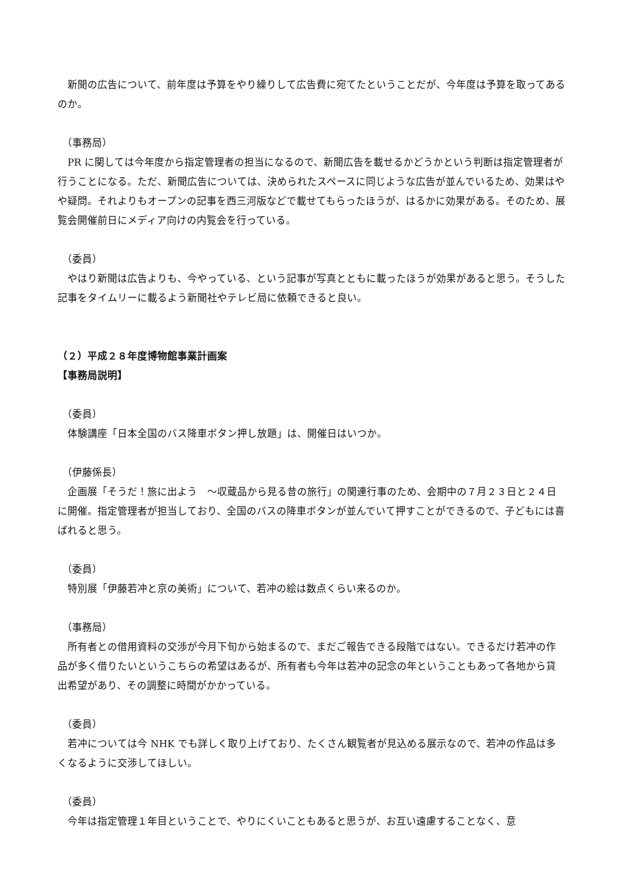新聞の広告について、前年度は予算をやり繰りして広告費に宛てたということだが、今年度は予算を取ってあるのか。
（事務局）
　PR に関しては今年度から指定管理者の担当になるので、新聞広告を載せるかどうかという判断は指定管理者が行うことになる。ただ、新聞広告については、決められたスペースに同じような広告が並んでいるため、効果はやや疑問。それよりもオープンの記事を西三河版などで載せてもらったほうが、はるかに効果がある。そのため、展覧会開催前日にメディア向けの内覧会を行っている。
（委員）
　やはり新聞は広告よりも、今やっている、という記事が写真とともに載ったほうが効果があると思う。そうした記事をタイムリーに載るよう新聞社やテレビ局に依頼できると良い。
（２）平成２８年度博物館事業計画案
【事務局説明】
（委員）
　体験講座「日本全国のバス降車ボタン押し放題」は、開催日はいつか。
（伊藤係長）
　企画展「そうだ！旅に出よう　～収蔵品から見る昔の旅行」の関連行事のため、会期中の７月２３日と２４日に開催。指定管理者が担当しており、全国のバスの降車ボタンが並んでいて押すことができるので、子どもには喜ばれると思う。
（委員）
　特別展「伊藤若冲と京の美術」について、若冲の絵は数点くらい来るのか。
（事務局）
　所有者との借用資料の交渉が今月下旬から始まるので、まだご報告できる段階ではない。できるだけ若冲の作品が多く借りたいというこちらの希望はあるが、所有者も今年は若冲の記念の年ということもあって各地から貸出希望があり、その調整に時間がかかっている。
（委員）
　若冲については今 NHK でも詳しく取り上げており、たくさん観覧者が見込める展示なので、若冲の作品は多くなるように交渉してほしい。
（委員）
　今年は指定管理１年目ということで、やりにくいこともあると思うが、お互い遠慮することなく、意